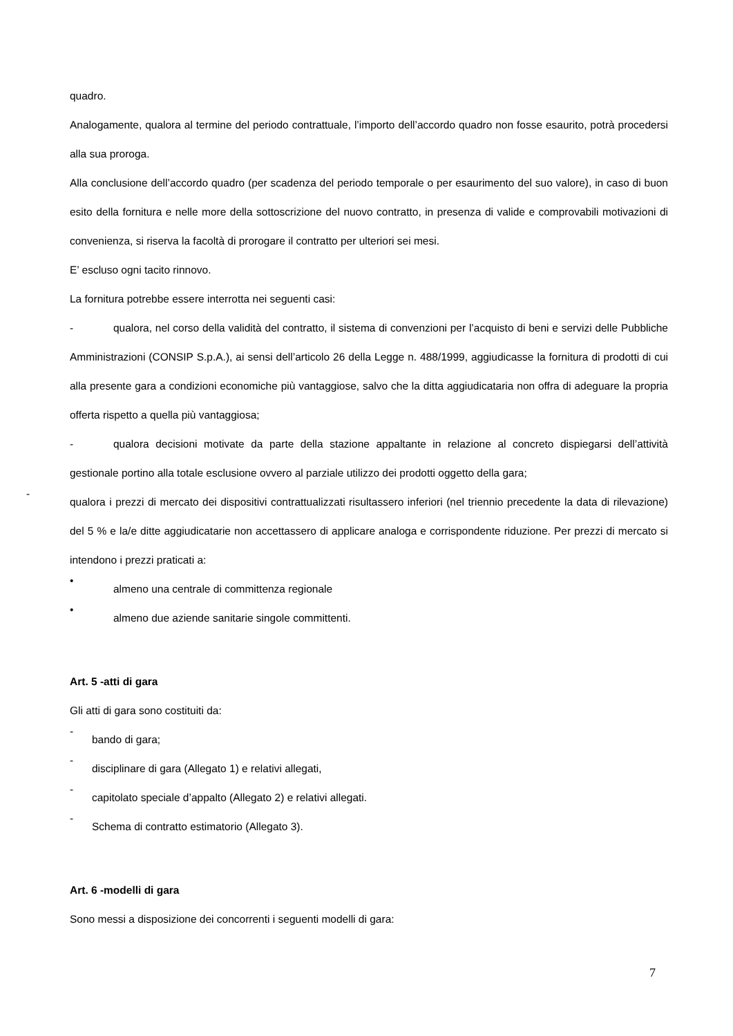quadro.
Analogamente, qualora al termine del periodo contrattuale, l’importo dell’accordo quadro non fosse esaurito, potrà procedersi alla sua proroga.
Alla conclusione dell’accordo quadro (per scadenza del periodo temporale o per esaurimento del suo valore), in caso di buon esito della fornitura e nelle more della sottoscrizione del nuovo contratto, in presenza di valide e comprovabili motivazioni di convenienza, si riserva la facoltà di prorogare il contratto per ulteriori sei mesi.
E’ escluso ogni tacito rinnovo.
La fornitura potrebbe essere interrotta nei seguenti casi:
- qualora, nel corso della validità del contratto, il sistema di convenzioni per l’acquisto di beni e servizi delle Pubbliche Amministrazioni (CONSIP S.p.A.), ai sensi dell’articolo 26 della Legge n. 488/1999, aggiudicasse la fornitura di prodotti di cui alla presente gara a condizioni economiche più vantaggiose, salvo che la ditta aggiudicataria non offra di adeguare la propria offerta rispetto a quella più vantaggiosa;
- qualora decisioni motivate da parte della stazione appaltante in relazione al concreto dispiegarsi dell’attività gestionale portino alla totale esclusione ovvero al parziale utilizzo dei prodotti oggetto della gara;
-
qualora i prezzi di mercato dei dispositivi contrattualizzati risultassero inferiori (nel triennio precedente la data di rilevazione) del 5 % e la/e ditte aggiudicatarie non accettassero di applicare analoga e corrispondente riduzione. Per prezzi di mercato si intendono i prezzi praticati a:
•
almeno una centrale di committenza regionale
•
almeno due aziende sanitarie singole committenti.
Art. 5 -atti di gara
Gli atti di gara sono costituiti da:
-
bando di gara;
-
disciplinare di gara (Allegato 1) e relativi allegati,
-
capitolato speciale d’appalto (Allegato 2) e relativi allegati.
-
Schema di contratto estimatorio (Allegato 3).
Art. 6 -modelli di gara
Sono messi a disposizione dei concorrenti i seguenti modelli di gara:
7